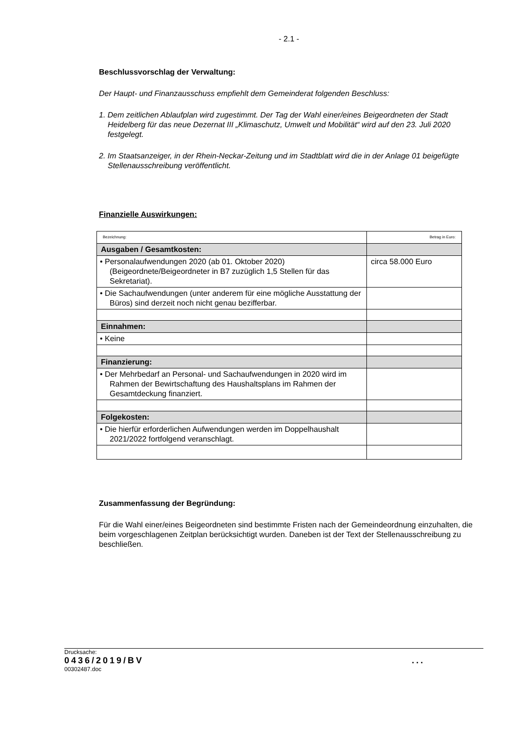- 2.1 -
Beschlussvorschlag der Verwaltung:
Der Haupt- und Finanzausschuss empfiehlt dem Gemeinderat folgenden Beschluss:
1. Dem zeitlichen Ablaufplan wird zugestimmt. Der Tag der Wahl einer/eines Beigeordneten der Stadt Heidelberg für das neue Dezernat III „Klimaschutz, Umwelt und Mobilität“ wird auf den 23. Juli 2020 festgelegt.
2. Im Staatsanzeiger, in der Rhein-Neckar-Zeitung und im Stadtblatt wird die in der Anlage 01 beigefügte Stellenausschreibung veröffentlicht.
Finanzielle Auswirkungen:
| Bezeichnung: | Betrag in Euro: |
| Ausgaben / Gesamtkosten: | |
| • Personalaufwendungen 2020 (ab 01. Oktober 2020) (Beigeordnete/Beigeordneter in B7 zuzüglich 1,5 Stellen für das Sekretariat). | circa 58.000 Euro |
| • Die Sachaufwendungen (unter anderem für eine mögliche Ausstattung der Büros) sind derzeit noch nicht genau bezifferbar. | |
| Einnahmen: | |
| • Keine | |
| Finanzierung: | |
| • Der Mehrbedarf an Personal- und Sachaufwendungen in 2020 wird im Rahmen der Bewirtschaftung des Haushaltsplans im Rahmen der Gesamtdeckung finanziert. | |
| Folgekosten: | |
| • Die hierfür erforderlichen Aufwendungen werden im Doppelhaushalt 2021/2022 fortfolgend veranschlagt. | |
Zusammenfassung der Begründung:
Für die Wahl einer/eines Beigeordneten sind bestimmte Fristen nach der Gemeindeordnung einzuhalten, die beim vorgeschlagenen Zeitplan berücksichtigt wurden. Daneben ist der Text der Stellenausschreibung zu beschließen.
Drucksache:
0436/2019/BV...
00302487.doc